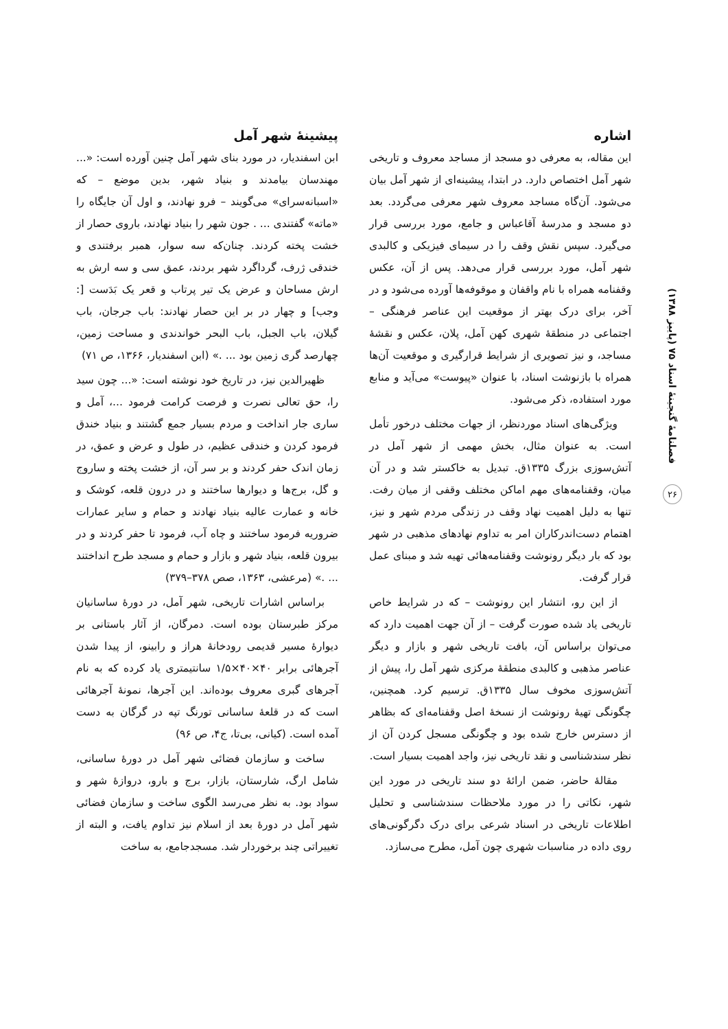فصلنامهٔ گنجینهٔ اسناد ۷۵ (پاییز ۱۳۸۸)
۲۶
اشاره
این مقاله، به معرفی دو مسجد از مساجد معروف و تاریخی شهر آمل اختصاص دارد. در ابتدا، پیشینه‌ای از شهر آمل بیان می‌شود. آن‌گاه مساجد معروف شهر معرفی می‌گردد. بعد دو مسجد و مدرسهٔ آقاعباس و جامع، مورد بررسی قرار می‌گیرد. سپس نقش وقف را در سیمای فیزیکی و کالبدی شهر آمل، مورد بررسی قرار می‌دهد. پس از آن، عکس وقفنامه همراه با نام واقفان و موقوفه‌ها آورده می‌شود و در آخر، برای درک بهتر از موقعیت این عناصر فرهنگی – اجتماعی در منطقهٔ شهری کهن آمل، پلان، عکس و نقشهٔ مساجد، و نیز تصویری از شرایط قرارگیری و موقعیت آن‌ها همراه با بازنوشت اسناد، با عنوان «پیوست» می‌آید و منابع مورد استفاده، ذکر می‌شود.
ویژگی‌های اسناد موردنظر، از جهات مختلف درخور تأمل است. به عنوان مثال، بخش مهمی از شهر آمل در آتش‌سوزی بزرگ ۱۳۳۵ق. تبدیل به خاکستر شد و در آن میان، وقفنامه‌های مهم اماکن مختلف وقفی از میان رفت. تنها به دلیل اهمیت نهاد وقف در زندگی مردم شهر و نیز، اهتمام دست‌اندرکاران امر به تداوم نهادهای مذهبی در شهر بود که بار دیگر رونوشت وقفنامه‌هائی تهیه شد و مبنای عمل قرار گرفت.
از این رو، انتشار این رونوشت – که در شرایط خاص تاریخی یاد شده صورت گرفت – از آن جهت اهمیت دارد که می‌توان براساس آن، بافت تاریخی شهر و بازار و دیگر عناصر مذهبی و کالبدی منطقهٔ مرکزی شهر آمل را، پیش از آتش‌سوزی مخوف سال ۱۳۳۵ق. ترسیم کرد. همچنین، چگونگی تهیهٔ رونوشت از نسخهٔ اصل وقفنامه‌ای که بظاهر از دسترس خارج شده بود و چگونگی مسجل کردن آن از نظر سندشناسی و نقد تاریخی نیز، واجد اهمیت بسیار است.
مقالهٔ حاضر، ضمن ارائهٔ دو سند تاریخی در مورد این شهر، نکاتی را در مورد ملاحظات سندشناسی و تحلیل اطلاعات تاریخی در اسناد شرعی برای درک دگرگونی‌های روی داده در مناسبات شهری چون آمل، مطرح می‌سازد.
پیشینهٔ شهر آمل
ابن اسفندیار، در مورد بنای شهر آمل چنین آورده است: «... مهندسان بیامدند و بنیاد شهر، بدین موضع – که «اسبانه‌سرای» می‌گویند – فرو نهادند، و اول آن جایگاه را «ماته» گفتندی ... . جون شهر را بنیاد نهادند، باروی حصار از خشت پخته کردند. چنان‌که سه سوار، همبر برفتندی و خندقی ژرف، گرداگرد شهر بردند، عمق سی و سه ارش به ارش مساحان و عرض یک تیر پرتاب و قعر یک بَدَست [: وجب] و چهار در بر این حصار نهادند: باب جرجان، باب گیلان، باب الجبل، باب البحر خواندندی و مساحت زمین، چهارصد گری زمین بود ... .» (ابن اسفندیار، ۱۳۶۶، ص ۷۱)
ظهیرالدین نیز، در تاریخ خود نوشته است: «... چون سید را، حق تعالی نصرت و فرصت کرامت فرمود ...، آمل و ساری جار انداخت و مردم بسیار جمع گشتند و بنیاد خندق فرمود کردن و خندقی عظیم، در طول و عرض و عمق، در زمان اندک حفر کردند و بر سر آن، از خشت پخته و ساروج و گل، برج‌ها و دیوارها ساختند و در درون قلعه، کوشک و خانه و عمارت عالیه بنیاد نهادند و حمام و سایر عمارات ضروریه فرمود ساختند و چاه آب، فرمود تا حفر کردند و در بیرون قلعه، بنیاد شهر و بازار و حمام و مسجد طرح انداختند ... .» (مرعشی، ۱۳۶۳، صص ۳۷۸–۳۷۹)
براساس اشارات تاریخی، شهر آمل، در دورهٔ ساسانیان مرکز طبرستان بوده است. دمرگان، از آثار باستانی بر دیوارهٔ مسیر قدیمی رودخانهٔ هراز و رابینو، از پیدا شدن آجرهائی برابر ۴۰×۴۰×۱/۵ سانتیمتری یاد کرده که به نام آجرهای گبری معروف بوده‌اند. این آجرها، نمونهٔ آجرهائی است که در قلعهٔ ساسانی تورنگ تپه در گرگان به دست آمده است. (کیانی، بی‌تا، ج۴، ص ۹۶)
ساخت و سازمان فضائی شهر آمل در دورهٔ ساسانی، شامل ارگ، شارستان، بازار، برج و بارو، دروازهٔ شهر و سواد بود. به نظر می‌رسد الگوی ساخت و سازمان فضائی شهر آمل در دورهٔ بعد از اسلام نیز تداوم یافت، و البته از تغییراتی چند برخوردار شد. مسجدجامع، به ساخت